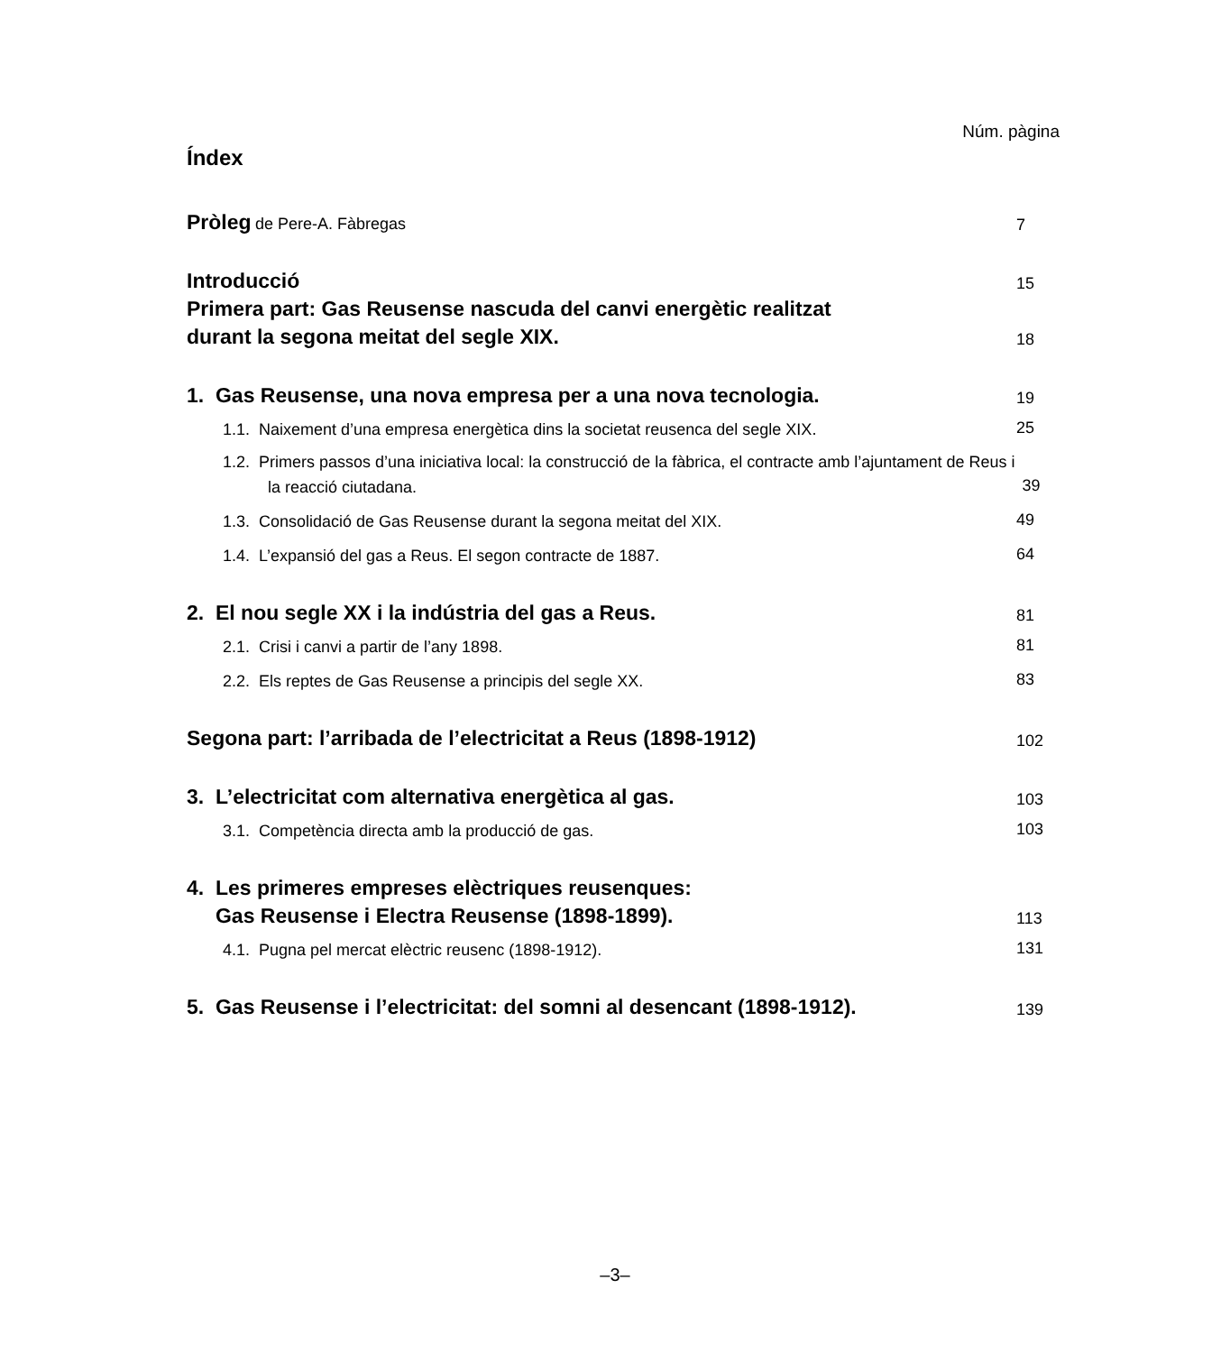Núm. pàgina
Índex
Pròleg de Pere-A. Fàbregas
7
Introducció
15
Primera part: Gas Reusense nascuda del canvi energètic realitzat
durant la segona meitat del segle XIX.
18
1. Gas Reusense, una nova empresa per a una nova tecnologia.
19
1.1. Naixement d’una empresa energètica dins la societat reusenca del segle XIX.
25
1.2. Primers passos d’una iniciativa local: la construcció de la fàbrica, el contracte amb l’ajuntament de Reus i la reacció ciutadana.
39
1.3. Consolidació de Gas Reusense durant la segona meitat del XIX.
49
1.4. L’expansió del gas a Reus. El segon contracte de 1887.
64
2. El nou segle XX i la indústria del gas a Reus.
81
2.1. Crisi i canvi a partir de l’any 1898.
81
2.2. Els reptes de Gas Reusense a principis del segle XX.
83
Segona part: l’arribada de l’electricitat a Reus (1898-1912)
102
3. L’electricitat com alternativa energètica al gas.
103
3.1. Competència directa amb la producció de gas.
103
4. Les primeres empreses elèctriques reusenques:
Gas Reusense i Electra Reusense (1898-1899).
113
4.1. Pugna pel mercat elèctric reusenc (1898-1912).
131
5. Gas Reusense i l’electricitat: del somni al desencant (1898-1912).
139
–3–